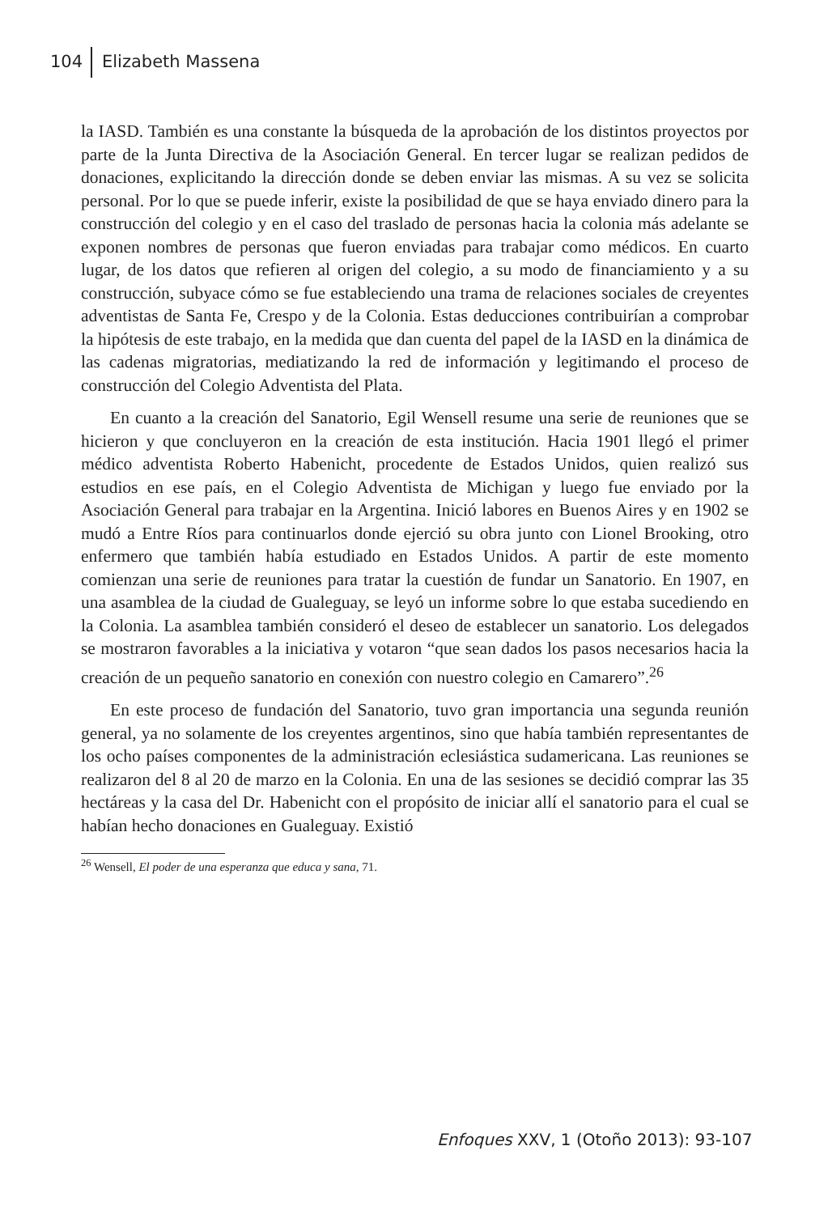104 Elizabeth Massena
la IASD. También es una constante la búsqueda de la aprobación de los distintos proyectos por parte de la Junta Directiva de la Asociación General. En tercer lugar se realizan pedidos de donaciones, explicitando la dirección donde se deben enviar las mismas. A su vez se solicita personal. Por lo que se puede inferir, existe la posibilidad de que se haya enviado dinero para la construcción del colegio y en el caso del traslado de personas hacia la colonia más adelante se exponen nombres de personas que fueron enviadas para trabajar como médicos. En cuarto lugar, de los datos que refieren al origen del colegio, a su modo de financiamiento y a su construcción, subyace cómo se fue estableciendo una trama de relaciones sociales de creyentes adventistas de Santa Fe, Crespo y de la Colonia. Estas deducciones contribuirían a comprobar la hipótesis de este trabajo, en la medida que dan cuenta del papel de la IASD en la dinámica de las cadenas migratorias, mediatizando la red de información y legitimando el proceso de construcción del Colegio Adventista del Plata.
En cuanto a la creación del Sanatorio, Egil Wensell resume una serie de reuniones que se hicieron y que concluyeron en la creación de esta institución. Hacia 1901 llegó el primer médico adventista Roberto Habenicht, procedente de Estados Unidos, quien realizó sus estudios en ese país, en el Colegio Adventista de Michigan y luego fue enviado por la Asociación General para trabajar en la Argentina. Inició labores en Buenos Aires y en 1902 se mudó a Entre Ríos para continuarlos donde ejerció su obra junto con Lionel Brooking, otro enfermero que también había estudiado en Estados Unidos. A partir de este momento comienzan una serie de reuniones para tratar la cuestión de fundar un Sanatorio. En 1907, en una asamblea de la ciudad de Gualeguay, se leyó un informe sobre lo que estaba sucediendo en la Colonia. La asamblea también consideró el deseo de establecer un sanatorio. Los delegados se mostraron favorables a la iniciativa y votaron “que sean dados los pasos necesarios hacia la creación de un pequeño sanatorio en conexión con nuestro colegio en Camarero”.<sup>26</sup>
En este proceso de fundación del Sanatorio, tuvo gran importancia una segunda reunión general, ya no solamente de los creyentes argentinos, sino que había también representantes de los ocho países componentes de la administración eclesiástica sudamericana. Las reuniones se realizaron del 8 al 20 de marzo en la Colonia. En una de las sesiones se decidió comprar las 35 hectáreas y la casa del Dr. Habenicht con el propósito de iniciar allí el sanatorio para el cual se habían hecho donaciones en Gualeguay. Existió
<sup>26</sup> Wensell, El poder de una esperanza que educa y sana, 71.
Enfoques XXV, 1 (Otoño 2013): 93-107